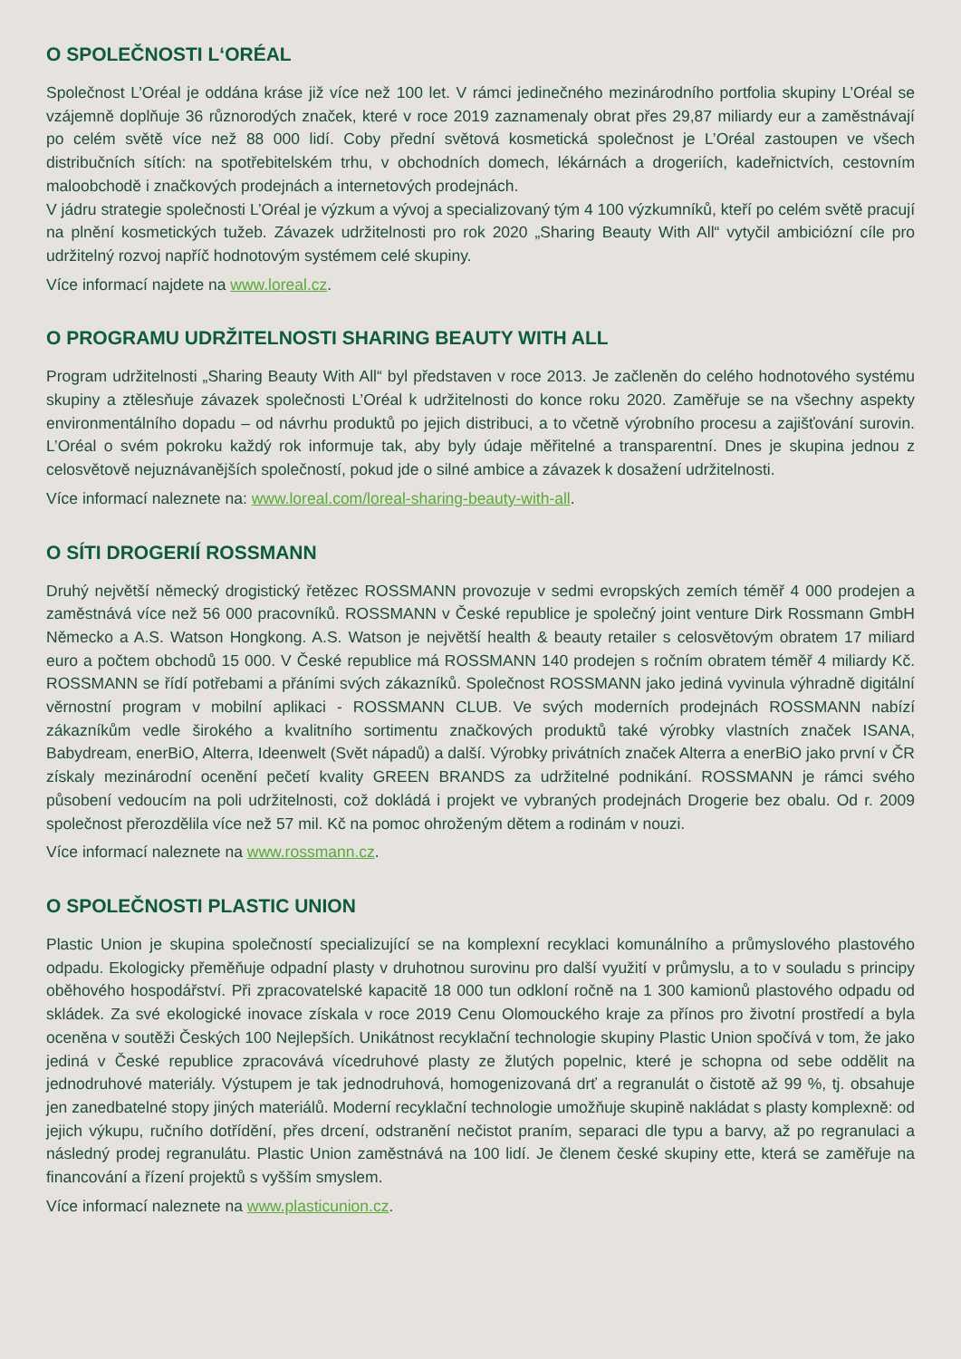O SPOLEČNOSTI L‘ORÉAL
Společnost L’Oréal je oddána kráse již více než 100 let. V rámci jedinečného mezinárodního portfolia skupiny L’Oréal se vzájemně doplňuje 36 různorodých značek, které v roce 2019 zaznamenaly obrat přes 29,87 miliardy eur a zaměstnávají po celém světě více než 88 000 lidí. Coby přední světová kosmetická společnost je L’Oréal zastoupen ve všech distribučních sítích: na spotřebitelském trhu, v obchodních domech, lékárnách a drogeriích, kadeřnictvích, cestovním maloobchodě i značkových prodejnách a internetových prodejnách.
V jádru strategie společnosti L’Oréal je výzkum a vývoj a specializovaný tým 4 100 výzkumníků, kteří po celém světě pracují na plnění kosmetických tužeb. Závazek udržitelnosti pro rok 2020 „Sharing Beauty With All“ vytyčil ambiciózní cíle pro udržitelný rozvoj napříč hodnotovým systémem celé skupiny.
Více informací najdete na www.loreal.cz.
O PROGRAMU UDRŽITELNOSTI SHARING BEAUTY WITH ALL
Program udržitelnosti „Sharing Beauty With All“ byl představen v roce 2013. Je začleněn do celého hodnotového systému skupiny a ztělesňuje závazek společnosti L’Oréal k udržitelnosti do konce roku 2020. Zaměřuje se na všechny aspekty environmentálního dopadu – od návrhu produktů po jejich distribuci, a to včetně výrobního procesu a zajišťování surovin. L’Oréal o svém pokroku každý rok informuje tak, aby byly údaje měřitelné a transparentní. Dnes je skupina jednou z celosvětově nejuznávanějších společností, pokud jde o silné ambice a závazek k dosažení udržitelnosti.
Více informací naleznete na: www.loreal.com/loreal-sharing-beauty-with-all.
O SÍTI DROGERIÍ ROSSMANN
Druhý největší německý drogistický řetězec ROSSMANN provozuje v sedmi evropských zemích téměř 4 000 prodejen a zaměstnává více než 56 000 pracovníků. ROSSMANN v České republice je společný joint venture Dirk Rossmann GmbH Německo a A.S. Watson Hongkong. A.S. Watson je největší health & beauty retailer s celosvětovým obratem 17 miliard euro a počtem obchodů 15 000. V České republice má ROSSMANN 140 prodejen s ročním obratem téměř 4 miliardy Kč. ROSSMANN se řídí potřebami a přáními svých zákazníků. Společnost ROSSMANN jako jediná vyvinula výhradně digitální věrnostní program v mobilní aplikaci - ROSSMANN CLUB. Ve svých moderních prodejnách ROSSMANN nabízí zákazníkům vedle širokého a kvalitního sortimentu značkových produktů také výrobky vlastních značek ISANA, Babydream, enerBiO, Alterra, Ideenwelt (Svět nápadů) a další. Výrobky privátních značek Alterra a enerBiO jako první v ČR získaly mezinárodní ocenění pečetí kvality GREEN BRANDS za udržitelné podnikání. ROSSMANN je rámci svého působení vedoucím na poli udržitelnosti, což dokládá i projekt ve vybraných prodejnách Drogerie bez obalu. Od r. 2009 společnost přerozdělila více než 57 mil. Kč na pomoc ohroženým dětem a rodinám v nouzi.
Více informací naleznete na www.rossmann.cz.
O SPOLEČNOSTI PLASTIC UNION
Plastic Union je skupina společností specializující se na komplexní recyklaci komunálního a průmyslového plastového odpadu. Ekologicky přeměňuje odpadní plasty v druhotnou surovinu pro další využití v průmyslu, a to v souladu s principy oběhového hospodářství. Při zpracovatelské kapacitě 18 000 tun odkloní ročně na 1 300 kamionů plastového odpadu od skládek. Za své ekologické inovace získala v roce 2019 Cenu Olomouckého kraje za přínos pro životní prostředí a byla oceněna v soutěži Českých 100 Nejlepších. Unikátnost recyklační technologie skupiny Plastic Union spočívá v tom, že jako jediná v České republice zpracovává vícedruhové plasty ze žlutých popelnic, které je schopna od sebe oddělit na jednodruhové materiály. Výstupem je tak jednodruhová, homogenizovaná drť a regranulát o čistotě až 99 %, tj. obsahuje jen zanedbatelné stopy jiných materiálů. Moderní recyklační technologie umožňuje skupině nakládat s plasty komplexně: od jejich výkupu, ručního dotřídění, přes drcení, odstranění nečistot praním, separaci dle typu a barvy, až po regranulaci a následný prodej regranulátu. Plastic Union zaměstnává na 100 lidí. Je členem české skupiny ette, která se zaměřuje na financování a řízení projektů s vyšším smyslem.
Více informací naleznete na www.plasticunion.cz.